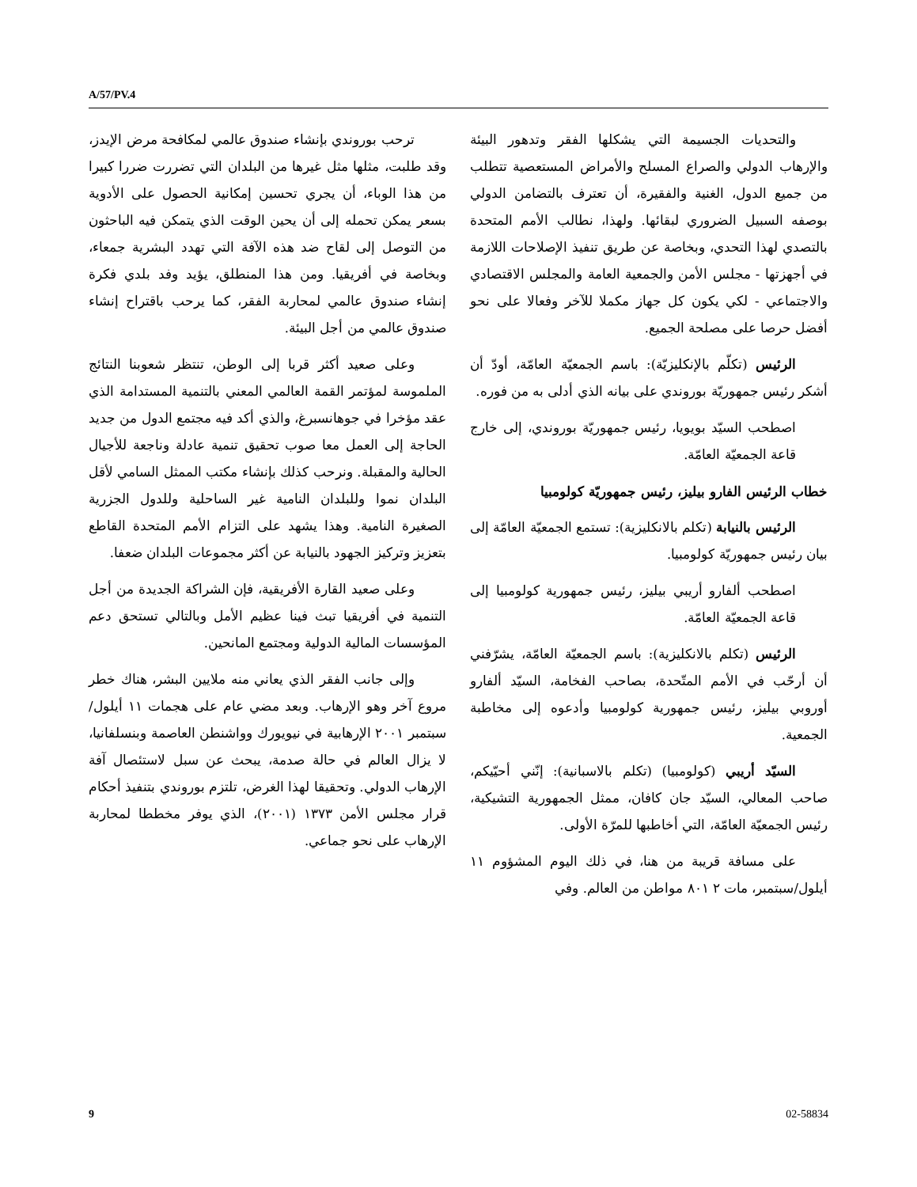A/57/PV.4
ترحب بوروندي بإنشاء صندوق عالمي لمكافحة مرض الإيدز، وقد طلبت، مثلها مثل غيرها من البلدان التي تضررت ضررا كبيرا من هذا الوباء، أن يجري تحسين إمكانية الحصول على الأدوية بسعر يمكن تحمله إلى أن يحين الوقت الذي يتمكن فيه الباحثون من التوصل إلى لقاح ضد هذه الآفة التي تهدد البشرية جمعاء، وبخاصة في أفريقيا. ومن هذا المنطلق، يؤيد وفد بلدي فكرة إنشاء صندوق عالمي لمحاربة الفقر، كما يرحب باقتراح إنشاء صندوق عالمي من أجل البيئة.
وعلى صعيد أكثر قربا إلى الوطن، تنتظر شعوبنا النتائج الملموسة لمؤتمر القمة العالمي المعني بالتنمية المستدامة الذي عقد مؤخرا في جوهانسبرغ، والذي أكد فيه مجتمع الدول من جديد الحاجة إلى العمل معا صوب تحقيق تنمية عادلة وناجعة للأجيال الحالية والمقبلة. ونرحب كذلك بإنشاء مكتب الممثل السامي لأقل البلدان نموا وللبلدان النامية غير الساحلية وللدول الجزرية الصغيرة النامية. وهذا يشهد على التزام الأمم المتحدة القاطع بتعزيز وتركيز الجهود بالنيابة عن أكثر مجموعات البلدان ضعفا.
وعلى صعيد القارة الأفريقية، فإن الشراكة الجديدة من أجل التنمية في أفريقيا تبث فينا عظيم الأمل وبالتالي تستحق دعم المؤسسات المالية الدولية ومجتمع المانحين.
وإلى جانب الفقر الذي يعاني منه ملايين البشر، هناك خطر مروع آخر وهو الإرهاب. وبعد مضي عام على هجمات ١١ أيلول/سبتمبر ٢٠٠١ الإرهابية في نيويورك وواشنطن العاصمة وبنسلفانيا، لا يزال العالم في حالة صدمة، يبحث عن سبل لاستئصال آفة الإرهاب الدولي. وتحقيقا لهذا الغرض، تلتزم بوروندي بتنفيذ أحكام قرار مجلس الأمن ١٣٧٣ (٢٠٠١)، الذي يوفر مخططا لمحاربة الإرهاب على نحو جماعي.
والتحديات الجسيمة التي يشكلها الفقر وتدهور البيئة والإرهاب الدولي والصراع المسلح والأمراض المستعصية تتطلب من جميع الدول، الغنية والفقيرة، أن تعترف بالتضامن الدولي بوصفه السبيل الضروري لبقائها. ولهذا، نطالب الأمم المتحدة بالتصدي لهذا التحدي، وبخاصة عن طريق تنفيذ الإصلاحات اللازمة في أجهزتها - مجلس الأمن والجمعية العامة والمجلس الاقتصادي والاجتماعي - لكي يكون كل جهاز مكملا للآخر وفعالا على نحو أفضل حرصا على مصلحة الجميع.
الرئيس (تكلّم بالإنكليزيّة): باسم الجمعيّة العامّة، أودّ أن أشكر رئيس جمهوريّة بوروندي على بيانه الذي أدلى به من فوره.
اصطحب السيّد بويويا، رئيس جمهوريّة بوروندي، إلى خارج قاعة الجمعيّة العامّة.
خطاب الرئيس الفارو بيليز، رئيس جمهوريّة كولومبيا
الرئيس بالنيابة (تكلم بالانكليزية): تستمع الجمعيّة العامّة إلى بيان رئيس جمهوريّة كولومبيا.
اصطحب ألفارو أريبي بيليز، رئيس جمهورية كولومبيا إلى قاعة الجمعيّة العامّة.
الرئيس (تكلم بالانكليزية): باسم الجمعيّة العامّة، يشرّفني أن أرحّب في الأمم المتّحدة، بصاحب الفخامة، السيّد ألفارو أوروبي بيليز، رئيس جمهورية كولومبيا وأدعوه إلى مخاطبة الجمعية.
السيّد أريبي (كولومبيا) (تكلم بالاسبانية): إنّني أحيّيكم، صاحب المعالي، السيّد جان كافان، ممثل الجمهورية التشيكية، رئيس الجمعيّة العامّة، التي أخاطبها للمرّة الأولى.
على مسافة قريبة من هنا، في ذلك اليوم المشؤوم ١١ أيلول/سبتمبر، مات ٢ ٨٠١ مواطن من العالم. وفي
9 02-58834